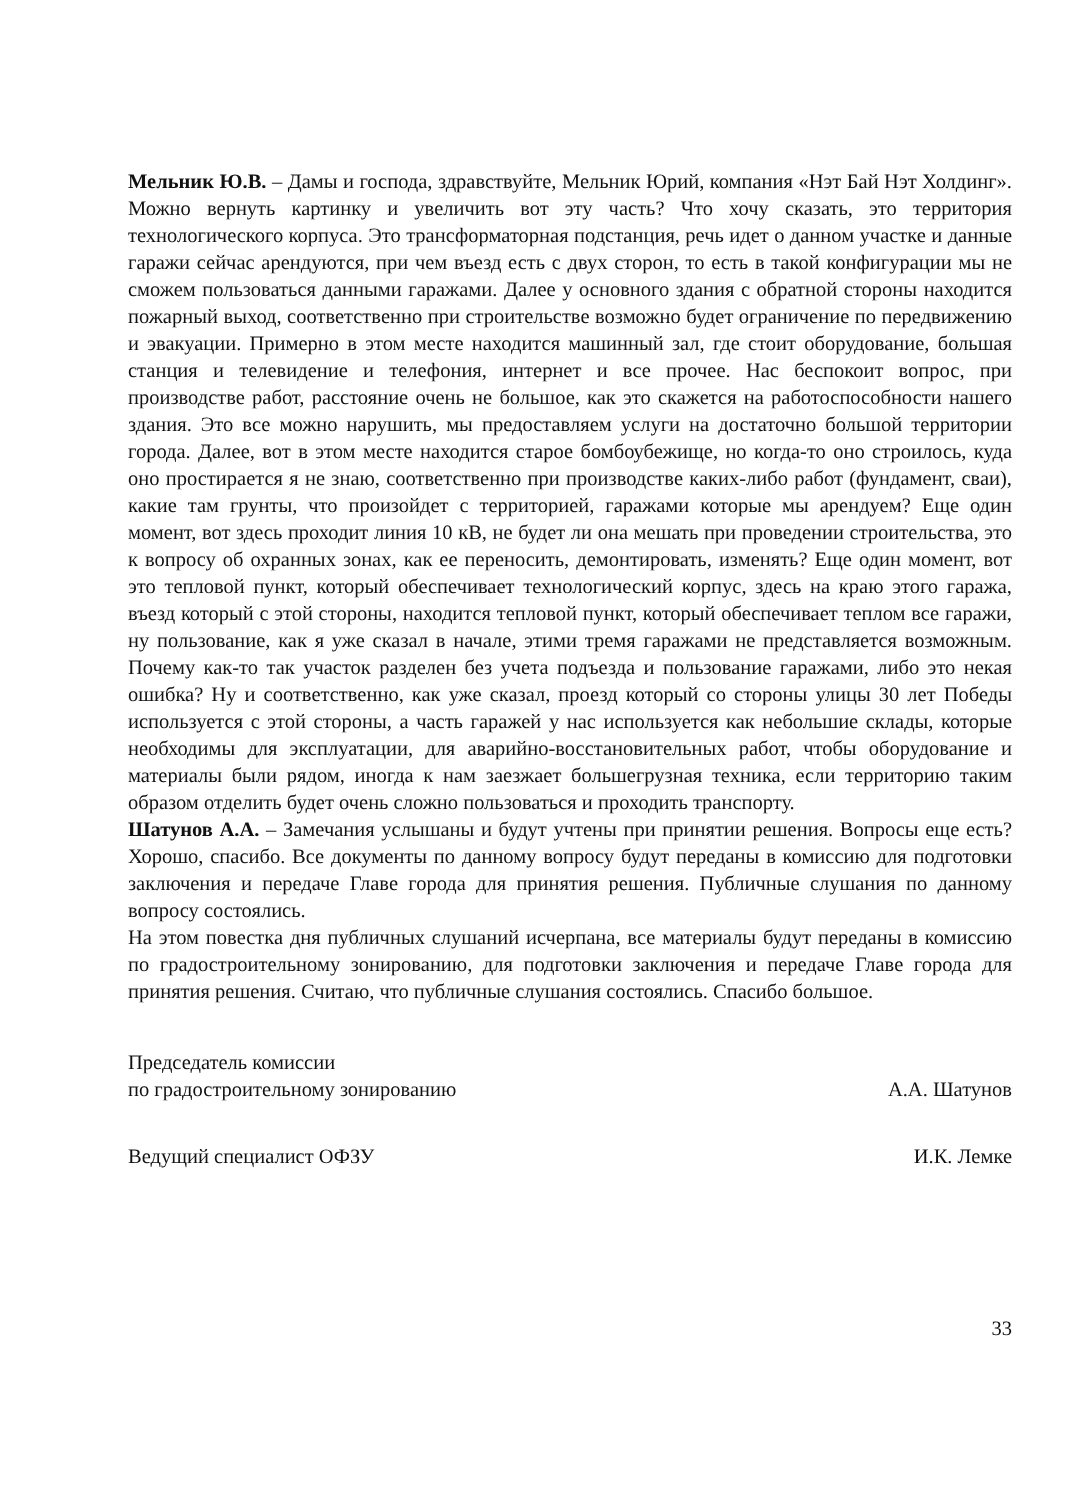Мельник Ю.В. – Дамы и господа, здравствуйте, Мельник Юрий, компания «Нэт Бай Нэт Холдинг». Можно вернуть картинку и увеличить вот эту часть? Что хочу сказать, это территория технологического корпуса. Это трансформаторная подстанция, речь идет о данном участке и данные гаражи сейчас арендуются, при чем въезд есть с двух сторон, то есть в такой конфигурации мы не сможем пользоваться данными гаражами. Далее у основного здания с обратной стороны находится пожарный выход, соответственно при строительстве возможно будет ограничение по передвижению и эвакуации. Примерно в этом месте находится машинный зал, где стоит оборудование, большая станция и телевидение и телефония, интернет и все прочее. Нас беспокоит вопрос, при производстве работ, расстояние очень не большое, как это скажется на работоспособности нашего здания. Это все можно нарушить, мы предоставляем услуги на достаточно большой территории города. Далее, вот в этом месте находится старое бомбоубежище, но когда-то оно строилось, куда оно простирается я не знаю, соответственно при производстве каких-либо работ (фундамент, сваи), какие там грунты, что произойдет с территорией, гаражами которые мы арендуем? Еще один момент, вот здесь проходит линия 10 кВ, не будет ли она мешать при проведении строительства, это к вопросу об охранных зонах, как ее переносить, демонтировать, изменять? Еще один момент, вот это тепловой пункт, который обеспечивает технологический корпус, здесь на краю этого гаража, въезд который с этой стороны, находится тепловой пункт, который обеспечивает теплом все гаражи, ну пользование, как я уже сказал в начале, этими тремя гаражами не представляется возможным. Почему как-то так участок разделен без учета подъезда и пользование гаражами, либо это некая ошибка? Ну и соответственно, как уже сказал, проезд который со стороны улицы 30 лет Победы используется с этой стороны, а часть гаражей у нас используется как небольшие склады, которые необходимы для эксплуатации, для аварийно-восстановительных работ, чтобы оборудование и материалы были рядом, иногда к нам заезжает большегрузная техника, если территорию таким образом отделить будет очень сложно пользоваться и проходить транспорту.
Шатунов А.А. – Замечания услышаны и будут учтены при принятии решения. Вопросы еще есть? Хорошо, спасибо. Все документы по данному вопросу будут переданы в комиссию для подготовки заключения и передаче Главе города для принятия решения. Публичные слушания по данному вопросу состоялись.
На этом повестка дня публичных слушаний исчерпана, все материалы будут переданы в комиссию по градостроительному зонированию, для подготовки заключения и передаче Главе города для принятия решения. Считаю, что публичные слушания состоялись. Спасибо большое.
Председатель комиссии
по градостроительному зонированию
А.А. Шатунов
Ведущий специалист ОФЗУ
И.К. Лемке
33